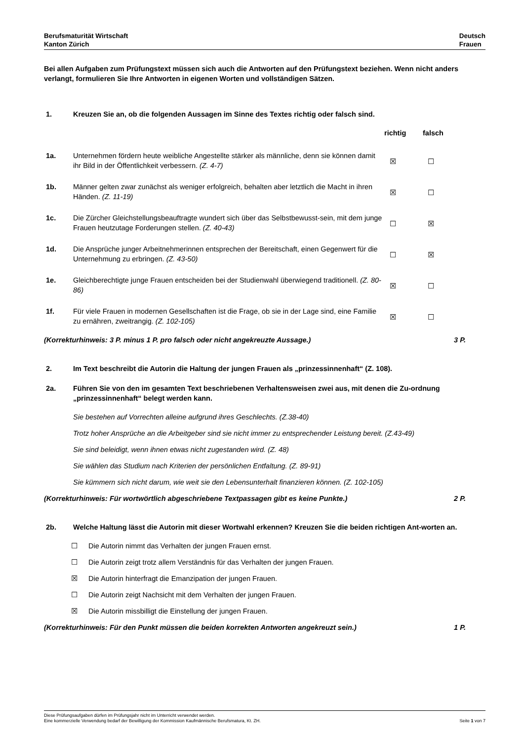Berufsmaturität Wirtschaft
Kanton Zürich
Deutsch
Frauen
Bei allen Aufgaben zum Prüfungstext müssen sich auch die Antworten auf den Prüfungstext beziehen. Wenn nicht anders verlangt, formulieren Sie Ihre Antworten in eigenen Worten und vollständigen Sätzen.
1. Kreuzen Sie an, ob die folgenden Aussagen im Sinne des Textes richtig oder falsch sind.
| | | richtig | falsch |
| 1a. | Unternehmen fördern heute weibliche Angestellte stärker als männliche, denn sie können damit ihr Bild in der Öffentlichkeit verbessern. (Z. 4-7) | ☒ | ☐ |
| 1b. | Männer gelten zwar zunächst als weniger erfolgreich, behalten aber letztlich die Macht in ihren Händen. (Z. 11-19) | ☒ | ☐ |
| 1c. | Die Zürcher Gleichstellungsbeauftragte wundert sich über das Selbstbewusst-sein, mit dem junge Frauen heutzutage Forderungen stellen. (Z. 40-43) | ☐ | ☒ |
| 1d. | Die Ansprüche junger Arbeitnehmerinnen entsprechen der Bereitschaft, einen Gegenwert für die Unternehmung zu erbringen. (Z. 43-50) | ☐ | ☒ |
| 1e. | Gleichberechtigte junge Frauen entscheiden bei der Studienwahl überwiegend traditionell. (Z. 80-86) | ☒ | ☐ |
| 1f. | Für viele Frauen in modernen Gesellschaften ist die Frage, ob sie in der Lage sind, eine Familie zu ernähren, zweitrangig. (Z. 102-105) | ☒ | ☐ |
(Korrekturhinweis: 3 P. minus 1 P. pro falsch oder nicht angekreuzte Aussage.) 3 P.
2. Im Text beschreibt die Autorin die Haltung der jungen Frauen als „prinzessinnenhaft“ (Z. 108).
2a. Führen Sie von den im gesamten Text beschriebenen Verhaltensweisen zwei aus, mit denen die Zu-ordnung „prinzessinnenhaft“ belegt werden kann.
Sie bestehen auf Vorrechten alleine aufgrund ihres Geschlechts. (Z.38-40)
Trotz hoher Ansprüche an die Arbeitgeber sind sie nicht immer zu entsprechender Leistung bereit. (Z.43-49)
Sie sind beleidigt, wenn ihnen etwas nicht zugestanden wird. (Z. 48)
Sie wählen das Studium nach Kriterien der persönlichen Entfaltung. (Z. 89-91)
Sie kümmern sich nicht darum, wie weit sie den Lebensunterhalt finanzieren können. (Z. 102-105)
(Korrekturhinweis: Für wortwörtlich abgeschriebene Textpassagen gibt es keine Punkte.) 2 P.
2b. Welche Haltung lässt die Autorin mit dieser Wortwahl erkennen? Kreuzen Sie die beiden richtigen Ant-worten an.
☐ Die Autorin nimmt das Verhalten der jungen Frauen ernst.
☐ Die Autorin zeigt trotz allem Verständnis für das Verhalten der jungen Frauen.
☒ Die Autorin hinterfragt die Emanzipation der jungen Frauen.
☐ Die Autorin zeigt Nachsicht mit dem Verhalten der jungen Frauen.
☒ Die Autorin missbilligt die Einstellung der jungen Frauen.
(Korrekturhinweis: Für den Punkt müssen die beiden korrekten Antworten angekreuzt sein.) 1 P.
Diese Prüfungsaufgaben dürfen im Prüfungsjahr nicht im Unterricht verwendet werden.
Eine kommerzielle Verwendung bedarf der Bewilligung der Kommission Kaufmännische Berufsmatura, Kt. ZH. Seite 1 von 7